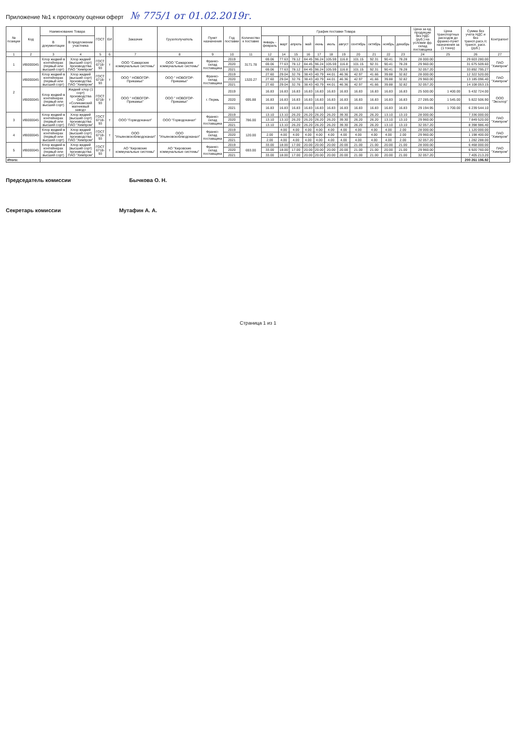Приложение №1 к протоколу оценки оферт № 775/1 от 01.02.2019г.
| № позиции | Код | Наименование Товара | | ГОСТ | ЕИ | Заказчик | Грузополучатель | Пункт назначения | Год поставки | Количество к поставке | График поставки Товара | | | | | | | | | | | Цена за ед. продукции без НДС (руб.) на условии фр. склад поставщика | Цена транспортных расходов до франко-пункт назначения за (1 тонну) | Сумма без учета НДС и без трансп.расх./с трансп. расх. (руб.) | Контрагент |
| --- | --- | --- | --- | --- | --- | --- | --- | --- | --- | --- | --- | --- | --- | --- | --- | --- | --- | --- | --- | --- | --- | --- | --- | --- | --- |
| | | В документации | В предложении участника | | | | | | | | январь - февраль | март | апрель | май | июнь | июль | август | сентябрь | октябрь | ноябрь | декабрь | | | | |
| 1 | 2 | 3 | 4 | 5 | 6 | 7 | 8 | 9 | 10 | 11 | 12 | 14 | 15 | 16 | 17 | 18 | 19 | 20 | 21 | 22 | 23 | 24 | 25 | 26 | 27 |
| 1 | ИВ000045 | Хлор жидкий в контейнерах (первый или высший сорт) | Хлор жидкий (высший сорт) производства ПАО "Химпром" | ГОСТ 6718-93 | т | ООО "Самарские коммунальные системы" | ООО "Самарские коммунальные системы" | Франко-склад поставщика | 2019 | 3171.78 | 69.06 | 77.63 | 78.12 | 84.45 | 96.24 | 105.59 | 116.8 | 101.15 | 92.31 | 90.41 | 78.28 | 28 000.00 | | 29 603 280.00 | ПАО "Химпром" |
| | | | | | | | | | 2020 | | 69.06 | 77.63 | 78.12 | 84.45 | 96.24 | 105.59 | 116.8 | 101.15 | 92.31 | 90.41 | 78.28 | 29 960.00 | | 31 675 509.60 | |
| | | | | | | | | | 2021 | | 69.06 | 77.63 | 78.12 | 84.45 | 96.24 | 105.59 | 116.8 | 101.15 | 92.31 | 90.41 | 78.28 | 32 057.20 | | 33 892 795.27 | |
| 2 | ИВ000045 | Хлор жидкий в контейнерах (первый или высший сорт) | Хлор жидкий (высший сорт) производства ПАО "Химпром" | ГОСТ 6718-93 | т | ООО " НОВОГОР-Прикамье" | ООО " НОВОГОР-Прикамье" | Франко-склад поставщика | 2019 | 1320.27 | 27.60 | 29.04 | 32.76 | 38.43 | 40.79 | 44.01 | 46.36 | 42.97 | 41.66 | 39.88 | 32.82 | 28 000.00 | | 12 322 520.00 | ПАО "Химпром" |
| | | | | | | | | | 2020 | | 27.60 | 29.04 | 32.76 | 38.43 | 40.79 | 44.01 | 46.36 | 42.97 | 41.66 | 39.88 | 32.82 | 29 960.00 | | 13 185 096.40 | |
| | | | | | | | | | 2021 | | 27.60 | 29.04 | 32.76 | 38.43 | 40.79 | 44.01 | 46.36 | 42.97 | 41.66 | 39.88 | 32.82 | 32 057.20 | | 14 108 053.15 | |
| | ИВ000045 | Хлор жидкий в контейнерах (первый или высший сорт) | Жидкий хлор (1 сорт) производства ОАО «Соликамский магниевый завод» | ГОСТ 6718-93 | т | ООО " НОВОГОР-Прикамье" | ООО " НОВОГОР-Прикамье" | г. Пермь | 2019 | 695.88 | 16.83 | 16.83 | 16.83 | 16.83 | 16.83 | 16.83 | 16.83 | 16.83 | 16.83 | 16.83 | 16.83 | 25 500.00 | 1 400.00 | 5 432 724.00 | ООО "Экохлор" |
| | | | | | | | | | 2020 | | 16.83 | 16.83 | 16.83 | 16.83 | 16.83 | 16.83 | 16.83 | 16.83 | 16.83 | 16.83 | 16.83 | 27 285.00 | 1 545.00 | 5 822 506.90 | |
| | | | | | | | | | 2021 | | 16.83 | 16.83 | 16.83 | 16.83 | 16.83 | 16.83 | 16.83 | 16.83 | 16.83 | 16.83 | 16.83 | 29 194.95 | 1 700.00 | 6 239 544.10 | |
| 3 | ИВ000045 | Хлор жидкий в контейнерах (первый или высший сорт) | Хлор жидкий (высший сорт) производства ПАО "Химпром" | ГОСТ 6718-93 | т | ООО "Горводоканал" | ООО "Горводоканал" | Франко-склад поставщика | 2019 | 786.00 | 13.10 | 13.10 | 26.20 | 26.20 | 26.20 | 26.20 | 39.30 | 26.20 | 26.20 | 13.10 | 13.10 | 28 000.00 | | 7 336 000.00 | ПАО "Химпром" |
| | | | | | | | | | 2020 | | 13.10 | 13.10 | 26.20 | 26.20 | 26.20 | 26.20 | 39.30 | 26.20 | 26.20 | 13.10 | 13.10 | 29 960.00 | | 7 849 520.00 | |
| | | | | | | | | | 2021 | | 13.10 | 13.10 | 26.20 | 26.20 | 26.20 | 26.20 | 39.30 | 26.20 | 26.20 | 13.10 | 13.10 | 32 057.20 | | 8 398 986.40 | |
| 4 | ИВ000045 | Хлор жидкий в контейнерах (первый или высший сорт) | Хлор жидкий (высший сорт) производства ПАО "Химпром" | ГОСТ 6718-93 | т | ООО "Ульяновскоблводоканал" | ООО "Ульяновскоблводоканал" | Франко-склад поставщика | 2019 | 120.00 | | 4.00 | 4.00 | 4.00 | 4.00 | 4.00 | 4.00 | 4.00 | 4.00 | 4.00 | 2.00 | 28 000.00 | | 1 120 000.00 | ПАО "Химпром" |
| | | | | | | | | | 2020 | | 2.00 | 4.00 | 4.00 | 4.00 | 4.00 | 4.00 | 4.00 | 4.00 | 4.00 | 4.00 | 2.00 | 29 960.00 | | 1 198 400.00 | |
| | | | | | | | | | 2021 | | 2.00 | 4.00 | 4.00 | 4.00 | 4.00 | 4.00 | 4.00 | 4.00 | 4.00 | 4.00 | 2.00 | 32 057.20 | | 1 282 288.00 | |
| 5 | ИВ000045 | Хлор жидкий в контейнерах (первый или высший сорт) | Хлор жидкий (высший сорт) производства ПАО "Химпром" | ГОСТ 6718-93 | т | АО "Кировские коммунальные системы" | АО "Кировские коммунальные системы" | Франко-склад поставщика | 2019 | 693.00 | 33.00 | 18.00 | 17.00 | 20.00 | 20.00 | 20.00 | 20.00 | 21.00 | 21.00 | 20.00 | 21.00 | 28 000.00 | | 6 468 000.00 | ПАО "Химпром" |
| | | | | | | | | | 2020 | | 33.00 | 18.00 | 17.00 | 20.00 | 20.00 | 20.00 | 20.00 | 21.00 | 21.00 | 20.00 | 21.00 | 29 960.00 | | 6 920 760.00 | |
| | | | | | | | | | 2021 | | 33.00 | 18.00 | 17.00 | 20.00 | 20.00 | 20.00 | 20.00 | 21.00 | 21.00 | 20.00 | 21.00 | 32 057.20 | | 7 405 213.20 | |
| Итого: | | | | | | | | | | | | | | | | | | | | | | | | 200 261 196.92 | |
Председатель комиссии Бычкова О. Н.
Секретарь комиссии Мутафин А. А.
Страница 1 из 1